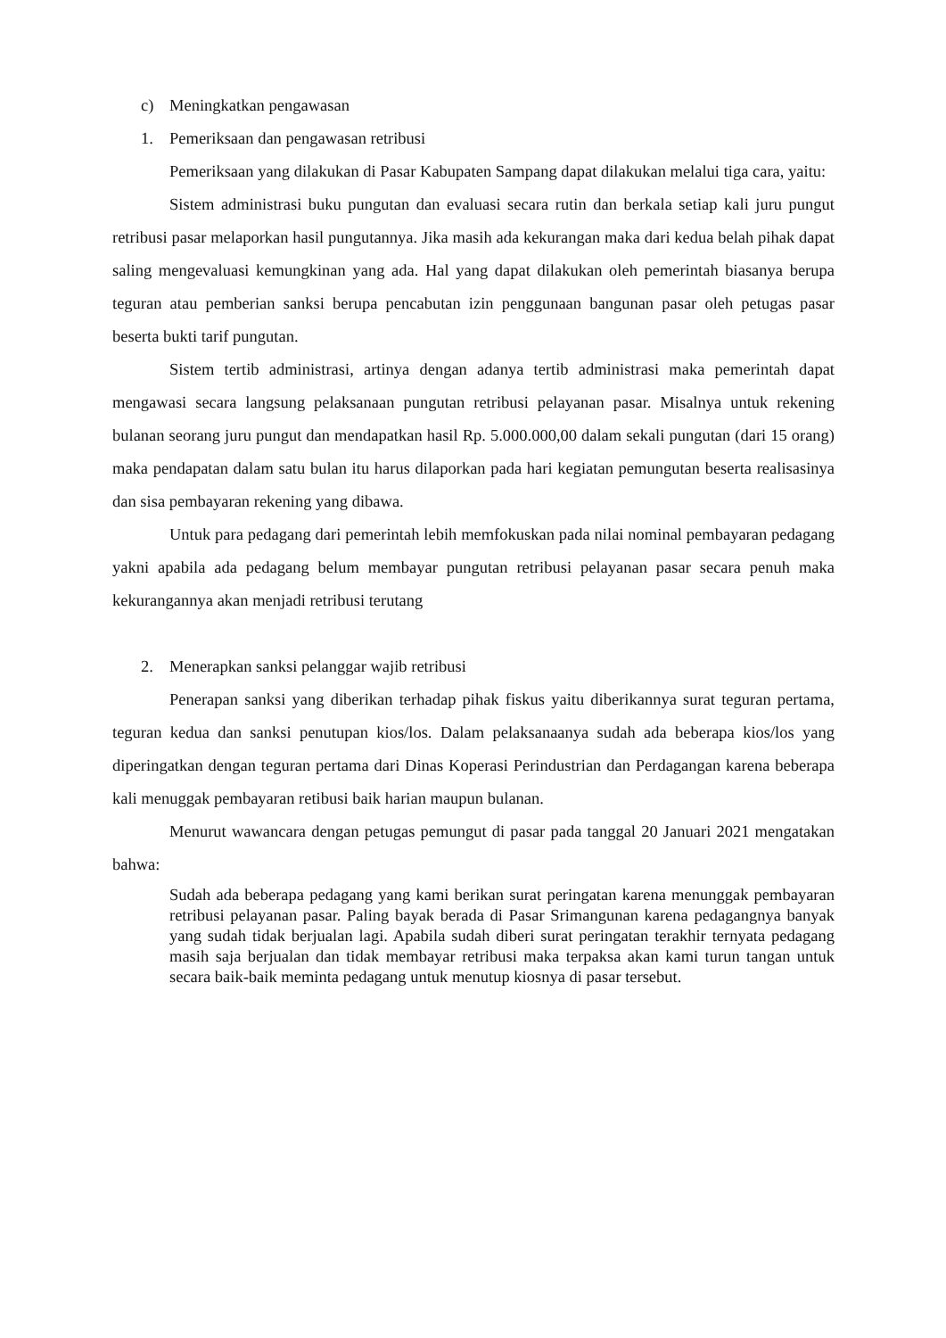c) Meningkatkan pengawasan
1. Pemeriksaan dan pengawasan retribusi
Pemeriksaan yang dilakukan di Pasar Kabupaten Sampang dapat dilakukan melalui tiga cara, yaitu:
Sistem administrasi buku pungutan dan evaluasi secara rutin dan berkala setiap kali juru pungut retribusi pasar melaporkan hasil pungutannya. Jika masih ada kekurangan maka dari kedua belah pihak dapat saling mengevaluasi kemungkinan yang ada. Hal yang dapat dilakukan oleh pemerintah biasanya berupa teguran atau pemberian sanksi berupa pencabutan izin penggunaan bangunan pasar oleh petugas pasar beserta bukti tarif pungutan.
Sistem tertib administrasi, artinya dengan adanya tertib administrasi maka pemerintah dapat mengawasi secara langsung pelaksanaan pungutan retribusi pelayanan pasar. Misalnya untuk rekening bulanan seorang juru pungut dan mendapatkan hasil Rp. 5.000.000,00 dalam sekali pungutan (dari 15 orang) maka pendapatan dalam satu bulan itu harus dilaporkan pada hari kegiatan pemungutan beserta realisasinya dan sisa pembayaran rekening yang dibawa.
Untuk para pedagang dari pemerintah lebih memfokuskan pada nilai nominal pembayaran pedagang yakni apabila ada pedagang belum membayar pungutan retribusi pelayanan pasar secara penuh maka kekurangannya akan menjadi retribusi terutang
2. Menerapkan sanksi pelanggar wajib retribusi
Penerapan sanksi yang diberikan terhadap pihak fiskus yaitu diberikannya surat teguran pertama, teguran kedua dan sanksi penutupan kios/los. Dalam pelaksanaanya sudah ada beberapa kios/los yang diperingatkan dengan teguran pertama dari Dinas Koperasi Perindustrian dan Perdagangan karena beberapa kali menuggak pembayaran retibusi baik harian maupun bulanan.
Menurut wawancara dengan petugas pemungut di pasar pada tanggal 20 Januari 2021 mengatakan bahwa:
Sudah ada beberapa pedagang yang kami berikan surat peringatan karena menunggak pembayaran retribusi pelayanan pasar. Paling bayak berada di Pasar Srimangunan karena pedagangnya banyak yang sudah tidak berjualan lagi. Apabila sudah diberi surat peringatan terakhir ternyata pedagang masih saja berjualan dan tidak membayar retribusi maka terpaksa akan kami turun tangan untuk secara baik-baik meminta pedagang untuk menutup kiosnya di pasar tersebut.